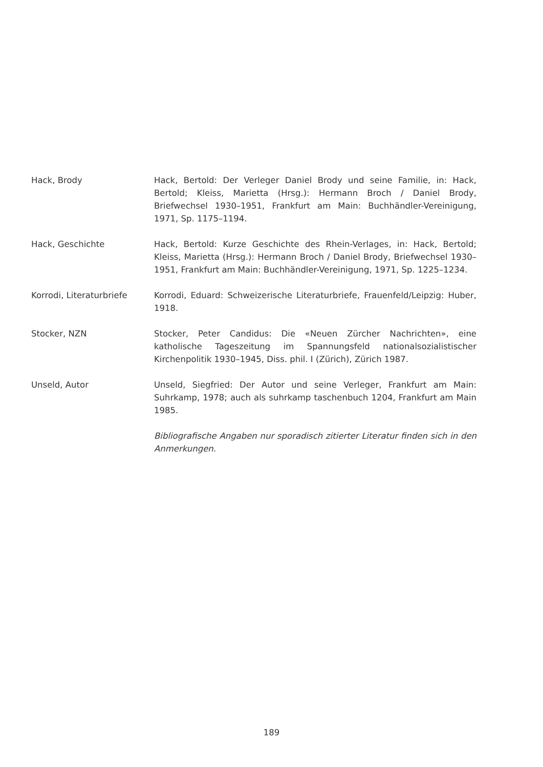Hack, Brody Hack, Bertold: Der Verleger Daniel Brody und seine Familie, in: Hack, Bertold; Kleiss, Marietta (Hrsg.): Hermann Broch / Daniel Brody, Briefwechsel 1930–1951, Frankfurt am Main: Buchhändler-Vereinigung, 1971, Sp. 1175–1194.
Hack, Geschichte Hack, Bertold: Kurze Geschichte des Rhein-Verlages, in: Hack, Bertold; Kleiss, Marietta (Hrsg.): Hermann Broch / Daniel Brody, Briefwechsel 1930–1951, Frankfurt am Main: Buchhändler-Vereinigung, 1971, Sp. 1225–1234.
Korrodi, Literaturbriefe Korrodi, Eduard: Schweizerische Literaturbriefe, Frauenfeld/Leipzig: Huber, 1918.
Stocker, NZN Stocker, Peter Candidus: Die «Neuen Zürcher Nachrichten», eine katholische Tageszeitung im Spannungsfeld nationalsozialistischer Kirchenpolitik 1930–1945, Diss. phil. I (Zürich), Zürich 1987.
Unseld, Autor Unseld, Siegfried: Der Autor und seine Verleger, Frankfurt am Main: Suhrkamp, 1978; auch als suhrkamp taschenbuch 1204, Frankfurt am Main 1985.
Bibliografische Angaben nur sporadisch zitierter Literatur finden sich in den Anmerkungen.
189